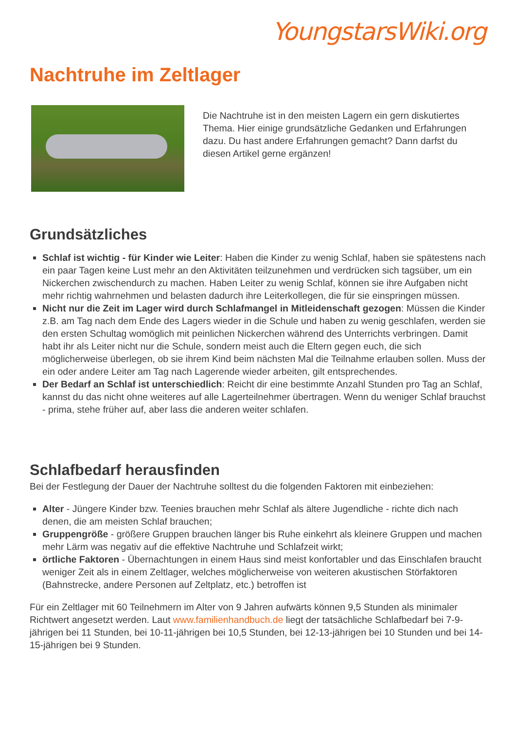YoungstarsWiki.org
Nachtruhe im Zeltlager
Die Nachtruhe ist in den meisten Lagern ein gern diskutiertes Thema. Hier einige grundsätzliche Gedanken und Erfahrungen dazu. Du hast andere Erfahrungen gemacht? Dann darfst du diesen Artikel gerne ergänzen!
Grundsätzliches
Schlaf ist wichtig - für Kinder wie Leiter: Haben die Kinder zu wenig Schlaf, haben sie spätestens nach ein paar Tagen keine Lust mehr an den Aktivitäten teilzunehmen und verdrücken sich tagsüber, um ein Nickerchen zwischendurch zu machen. Haben Leiter zu wenig Schlaf, können sie ihre Aufgaben nicht mehr richtig wahrnehmen und belasten dadurch ihre Leiterkollegen, die für sie einspringen müssen.
Nicht nur die Zeit im Lager wird durch Schlafmangel in Mitleidenschaft gezogen: Müssen die Kinder z.B. am Tag nach dem Ende des Lagers wieder in die Schule und haben zu wenig geschlafen, werden sie den ersten Schultag womöglich mit peinlichen Nickerchen während des Unterrichts verbringen. Damit habt ihr als Leiter nicht nur die Schule, sondern meist auch die Eltern gegen euch, die sich möglicherweise überlegen, ob sie ihrem Kind beim nächsten Mal die Teilnahme erlauben sollen. Muss der ein oder andere Leiter am Tag nach Lagerende wieder arbeiten, gilt entsprechendes.
Der Bedarf an Schlaf ist unterschiedlich: Reicht dir eine bestimmte Anzahl Stunden pro Tag an Schlaf, kannst du das nicht ohne weiteres auf alle Lagerteilnehmer übertragen. Wenn du weniger Schlaf brauchst - prima, stehe früher auf, aber lass die anderen weiter schlafen.
Schlafbedarf herausfinden
Bei der Festlegung der Dauer der Nachtruhe solltest du die folgenden Faktoren mit einbeziehen:
Alter - Jüngere Kinder bzw. Teenies brauchen mehr Schlaf als ältere Jugendliche - richte dich nach denen, die am meisten Schlaf brauchen;
Gruppengröße - größere Gruppen brauchen länger bis Ruhe einkehrt als kleinere Gruppen und machen mehr Lärm was negativ auf die effektive Nachtruhe und Schlafzeit wirkt;
örtliche Faktoren - Übernachtungen in einem Haus sind meist konfortabler und das Einschlafen braucht weniger Zeit als in einem Zeltlager, welches möglicherweise von weiteren akustischen Störfaktoren (Bahnstrecke, andere Personen auf Zeltplatz, etc.) betroffen ist
Für ein Zeltlager mit 60 Teilnehmern im Alter von 9 Jahren aufwärts können 9,5 Stunden als minimaler Richtwert angesetzt werden. Laut www.familienhandbuch.de liegt der tatsächliche Schlafbedarf bei 7-9-jährigen bei 11 Stunden, bei 10-11-jährigen bei 10,5 Stunden, bei 12-13-jährigen bei 10 Stunden und bei 14-15-jährigen bei 9 Stunden.